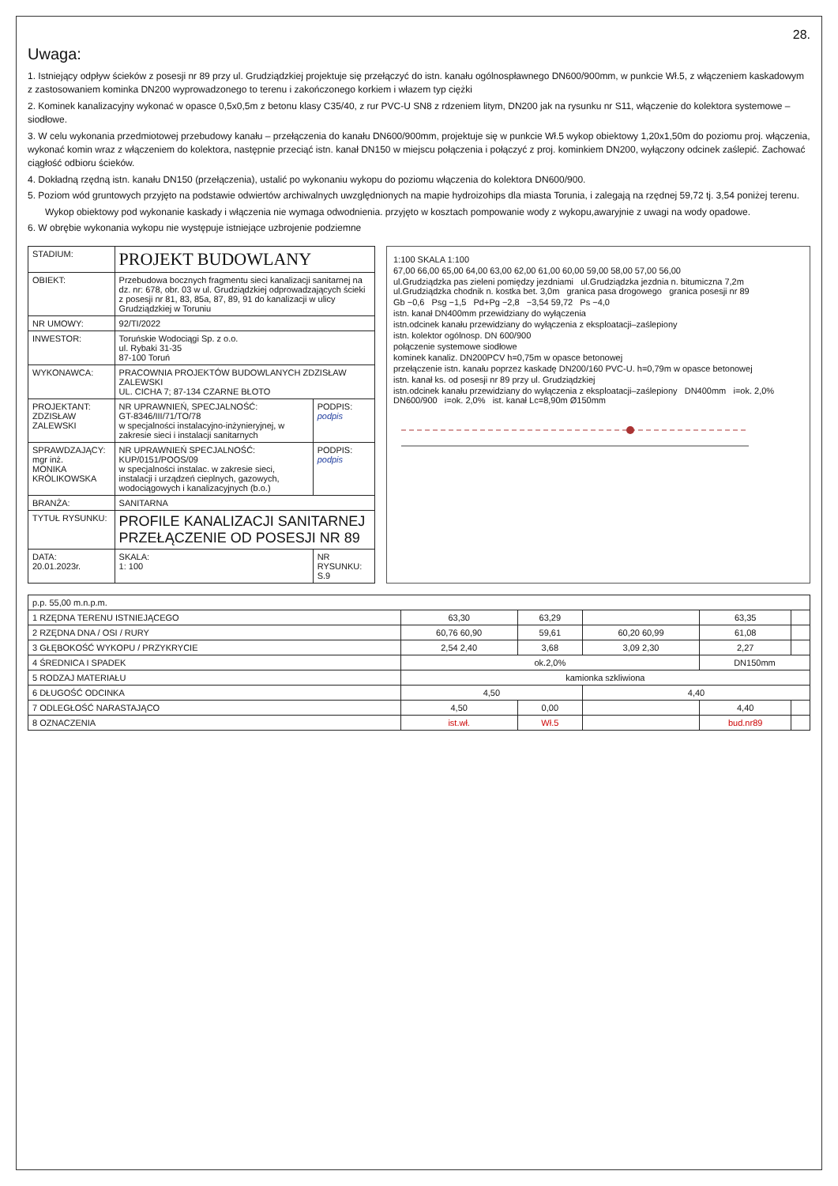28.
Uwaga:
1. Istniejący odpływ ścieków z posesji nr 89 przy ul. Grudziądzkiej projektuje się przełączyć do istn. kanału ogólnospławnego DN600/900mm, w punkcie Wł.5, z włączeniem kaskadowym z zastosowaniem kominka DN200 wyprowadzonego to terenu i zakończonego korkiem i włazem typ ciężki
2. Kominek kanalizacyjny wykonać w opasce 0,5x0,5m z betonu klasy C35/40, z rur PVC-U SN8 z rdzeniem litym, DN200 jak na rysunku nr S11, włączenie do kolektora systemowe – siodłowe.
3. W celu wykonania przedmiotowej przebudowy kanału – przełączenia do kanału DN600/900mm, projektuje się w punkcie Wł.5 wykop obiektowy 1,20x1,50m do poziomu proj. włączenia, wykonać komin wraz z włączeniem do kolektora, następnie przeciąć istn. kanał DN150 w miejscu połączenia i połączyć z proj. kominkiem DN200, wyłączony odcinek zaślepić. Zachować ciągłość odbioru ścieków.
4. Dokładną rzędną istn. kanału DN150 (przełączenia), ustalić po wykonaniu wykopu do poziomu włączenia do kolektora DN600/900.
5. Poziom wód gruntowych przyjęto na podstawie odwiertów archiwalnych uwzględnionych na mapie hydroizohips dla miasta Torunia, i zalegają na rzędnej 59,72 tj. 3,54 poniżej terenu.
Wykop obiektowy pod wykonanie kaskady i włączenia nie wymaga odwodnienia. przyjęto w kosztach pompowanie wody z wykopu,awaryjnie z uwagi na wody opadowe.
6. W obrębie wykonania wykopu nie występuje istniejące uzbrojenie podziemne
| STADIUM: | PROJEKT BUDOWLANY | |
| OBIEKT: | Przebudowa bocznych fragmentu sieci kanalizacji sanitarnej na dz. nr: 678, obr. 03 w ul. Grudziądzkiej odprowadzających ścieki z posesji nr 81, 83, 85a, 87, 89, 91 do kanalizacji w ulicy Grudziądzkiej w Toruniu | |
| NR UMOWY: | 92/TI/2022 | |
| INWESTOR: | Toruńskie Wodociągi Sp. z o.o. ul. Rybaki 31-35 87-100 Toruń | |
| WYKONAWCA: | PRACOWNIA PROJEKTÓW BUDOWLANYCH ZDZISŁAW ZALEWSKI UL. CICHA 7; 87-134 CZARNE BŁOTO | |
| PROJEKTANT: ZDZISŁAW ZALEWSKI | NR UPRAWNIEŃ, SPECJALNOŚĆ: GT-8346/III/71/TO/78 w specjalności instalacyjno-inżynieryjnej, w zakresie sieci i instalacji sanitarnych | PODPIS: podpis |
| SPRAWDZAJĄCY: mgr inż. MONIKA KRÓLIKOWSKA | NR UPRAWNIEŃ SPECJALNOŚĆ: KUP/0151/POOS/09 w specjalności instalac. w zakresie sieci, instalacji i urządzeń cieplnych, gazowych, wodociągowych i kanalizacyjnych (b.o.) | PODPIS: podpis |
| BRANŻA: | SANITARNA | |
| TYTUŁ RYSUNKU: | PROFILE KANALIZACJI SANITARNEJ PRZEŁĄCZENIE OD POSESJI NR 89 | |
| DATA: 20.01.2023r. | SKALA: 1: 100 | NR RYSUNKU: S.9 |
1:100 SKALA 1:100
67,00 66,00 65,00 64,00 63,00 62,00 61,00 60,00 59,00 58,00 57,00 56,00
ul.Grudziądzka pas zieleni pomiędzy jezdniami ul.Grudziądzka jezdnia n. bitumiczna 7,2m ul.Grudziądzka chodnik n. kostka bet. 3,0m granica pasa drogowego granica posesji nr 89
Gb −0,6 Psg −1,5 Pd+Pg −2,8 −3,54 59,72 Ps −4,0
istn. kanał DN400mm przewidziany do wyłączenia
istn.odcinek kanału przewidziany do wyłączenia z eksploatacji–zaślepiony
istn. kolektor ogólnosp. DN 600/900
połączenie systemowe siodłowe
kominek kanaliz. DN200PCV h=0,75m w opasce betonowej
przełączenie istn. kanału poprzez kaskadę DN200/160 PVC-U. h=0,79m w opasce betonowej
istn. kanał ks. od posesji nr 89 przy ul. Grudziądzkiej
istn.odcinek kanału przewidziany do wyłączenia z eksploatacji–zaślepiony DN400mm i=ok. 2,0% DN600/900 i=ok. 2,0% ist. kanał Lc=8,90m Ø150mm
| p.p. 55,00 m.n.p.m. | | | | | |
| 1 RZĘDNA TERENU ISTNIEJĄCEGO | 63,30 | 63,29 | | 63,35 | |
| 2 RZĘDNA DNA / OSI / RURY | 60,76 60,90 | 59,61 | 60,20 60,99 | 61,08 | |
| 3 GŁĘBOKOŚĆ WYKOPU / PRZYKRYCIE | 2,54 2,40 | 3,68 | 3,09 2,30 | 2,27 | |
| 4 ŚREDNICA I SPADEK | ok.2,0% | | | DN150mm | |
| 5 RODZAJ MATERIAŁU | kamionka szkliwiona | | | | |
| 6 DŁUGOŚĆ ODCINKA | 4,50 | | 4,40 | | |
| 7 ODLEGŁOŚĆ NARASTAJĄCO | 4,50 | 0,00 | | 4,40 | |
| 8 OZNACZENIA | ist.wł. | Wł.5 | | bud.nr89 | |